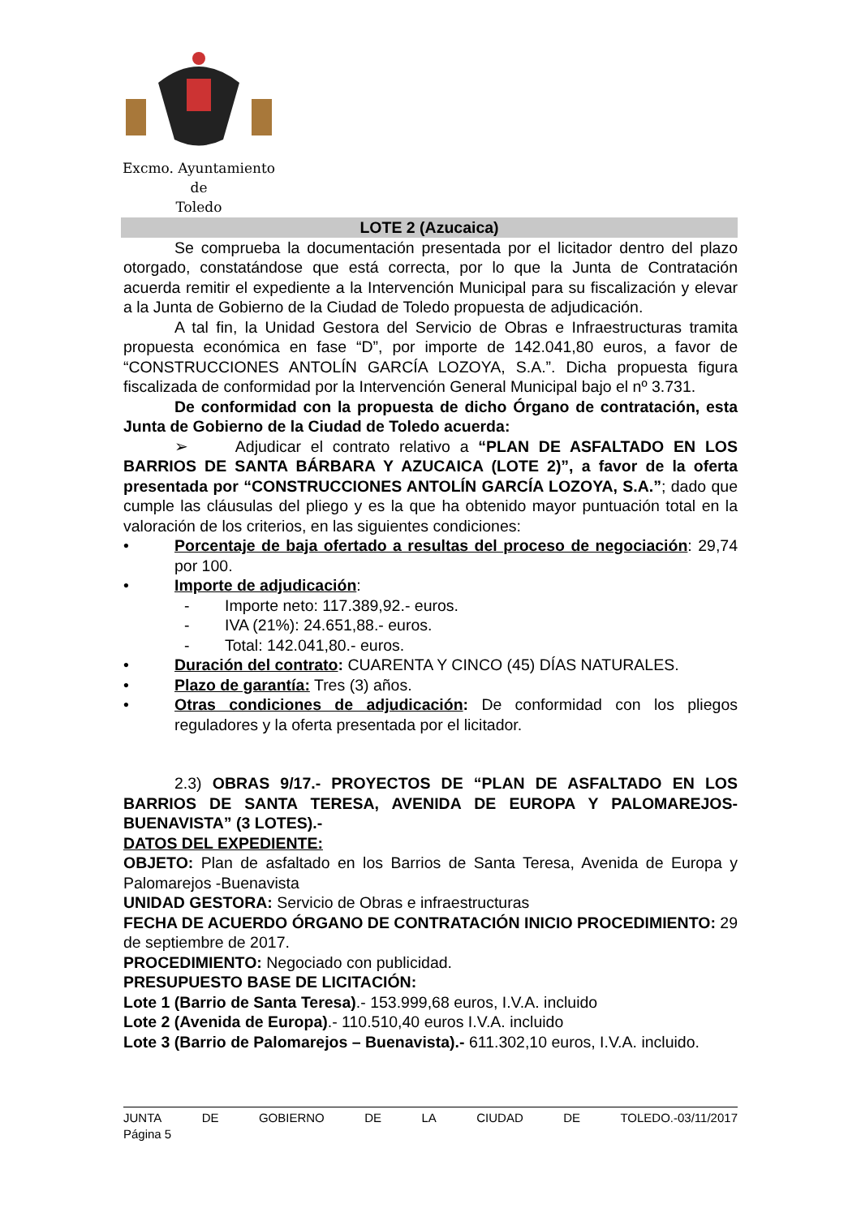Excmo. Ayuntamiento
de
Toledo
LOTE 2 (Azucaica)
Se comprueba la documentación presentada por el licitador dentro del plazo otorgado, constatándose que está correcta, por lo que la Junta de Contratación acuerda remitir el expediente a la Intervención Municipal para su fiscalización y elevar a la Junta de Gobierno de la Ciudad de Toledo propuesta de adjudicación.
A tal fin, la Unidad Gestora del Servicio de Obras e Infraestructuras tramita propuesta económica en fase “D”, por importe de 142.041,80 euros, a favor de “CONSTRUCCIONES ANTOLÍN GARCÍA LOZOYA, S.A.”. Dicha propuesta figura fiscalizada de conformidad por la Intervención General Municipal bajo el nº 3.731.
De conformidad con la propuesta de dicho Órgano de contratación, esta Junta de Gobierno de la Ciudad de Toledo acuerda:
➢ Adjudicar el contrato relativo a “PLAN DE ASFALTADO EN LOS BARRIOS DE SANTA BÁRBARA Y AZUCAICA (LOTE 2)”, a favor de la oferta presentada por “CONSTRUCCIONES ANTOLÍN GARCÍA LOZOYA, S.A.”; dado que cumple las cláusulas del pliego y es la que ha obtenido mayor puntuación total en la valoración de los criterios, en las siguientes condiciones:
• Porcentaje de baja ofertado a resultas del proceso de negociación: 29,74 por 100.
• Importe de adjudicación:
- Importe neto: 117.389,92.- euros.
- IVA (21%): 24.651,88.- euros.
- Total: 142.041,80.- euros.
• Duración del contrato: CUARENTA Y CINCO (45) DÍAS NATURALES.
• Plazo de garantía: Tres (3) años.
• Otras condiciones de adjudicación: De conformidad con los pliegos reguladores y la oferta presentada por el licitador.
2.3) OBRAS 9/17.- PROYECTOS DE “PLAN DE ASFALTADO EN LOS BARRIOS DE SANTA TERESA, AVENIDA DE EUROPA Y PALOMAREJOS-BUENAVISTA” (3 LOTES).-
DATOS DEL EXPEDIENTE:
OBJETO: Plan de asfaltado en los Barrios de Santa Teresa, Avenida de Europa y Palomarejos -Buenavista
UNIDAD GESTORA: Servicio de Obras e infraestructuras
FECHA DE ACUERDO ÓRGANO DE CONTRATACIÓN INICIO PROCEDIMIENTO: 29 de septiembre de 2017.
PROCEDIMIENTO: Negociado con publicidad.
PRESUPUESTO BASE DE LICITACIÓN:
Lote 1 (Barrio de Santa Teresa).- 153.999,68 euros, I.V.A. incluido
Lote 2 (Avenida de Europa).- 110.510,40 euros I.V.A. incluido
Lote 3 (Barrio de Palomarejos – Buenavista).- 611.302,10 euros, I.V.A. incluido.
JUNTA DE GOBIERNO DE LA CIUDAD DE TOLEDO.-03/11/2017
Página 5